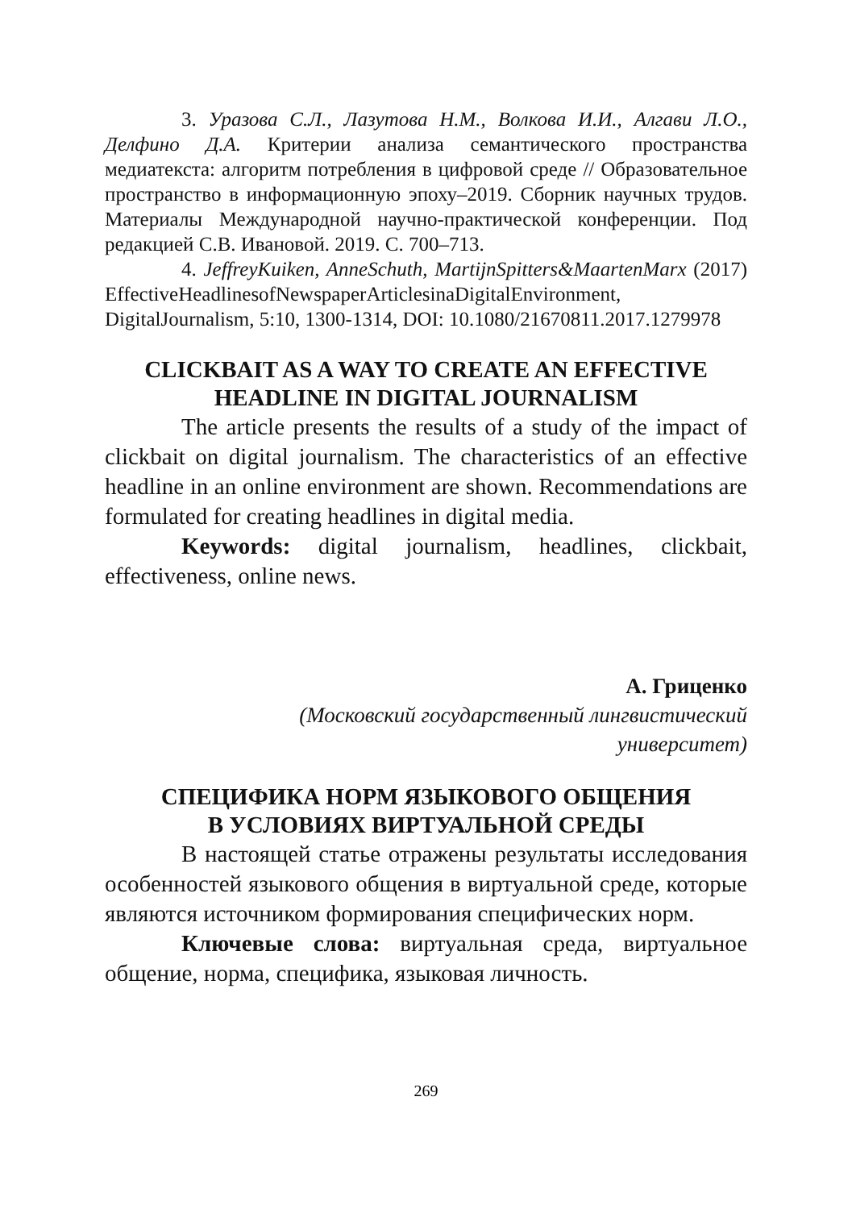3. Уразова С.Л., Лазутова Н.М., Волкова И.И., Алгави Л.О., Делфино Д.А. Критерии анализа семантического пространства медиатекста: алгоритм потребления в цифровой среде // Образовательное пространство в информационную эпоху–2019. Сборник научных трудов. Материалы Международной научно-практической конференции. Под редакцией С.В. Ивановой. 2019. С. 700–713.
4. JeffreyKuiken, AnneSchuth, MartijnSpitters&MaartenMarx (2017) EffectiveHeadlinesofNewspaperArticlesinaDigitalEnvironment, DigitalJournalism, 5:10, 1300-1314, DOI: 10.1080/21670811.2017.1279978
CLICKBAIT AS A WAY TO CREATE AN EFFECTIVE
HEADLINE IN DIGITAL JOURNALISM
The article presents the results of a study of the impact of clickbait on digital journalism. The characteristics of an effective headline in an online environment are shown. Recommendations are formulated for creating headlines in digital media.
Keywords: digital journalism, headlines, clickbait, effectiveness, online news.
А. Гриценко
(Московский государственный лингвистический
университет)
СПЕЦИФИКА НОРМ ЯЗЫКОВОГО ОБЩЕНИЯ
В УСЛОВИЯХ ВИРТУАЛЬНОЙ СРЕДЫ
В настоящей статье отражены результаты исследования особенностей языкового общения в виртуальной среде, которые являются источником формирования специфических норм.
Ключевые слова: виртуальная среда, виртуальное общение, норма, специфика, языковая личность.
269